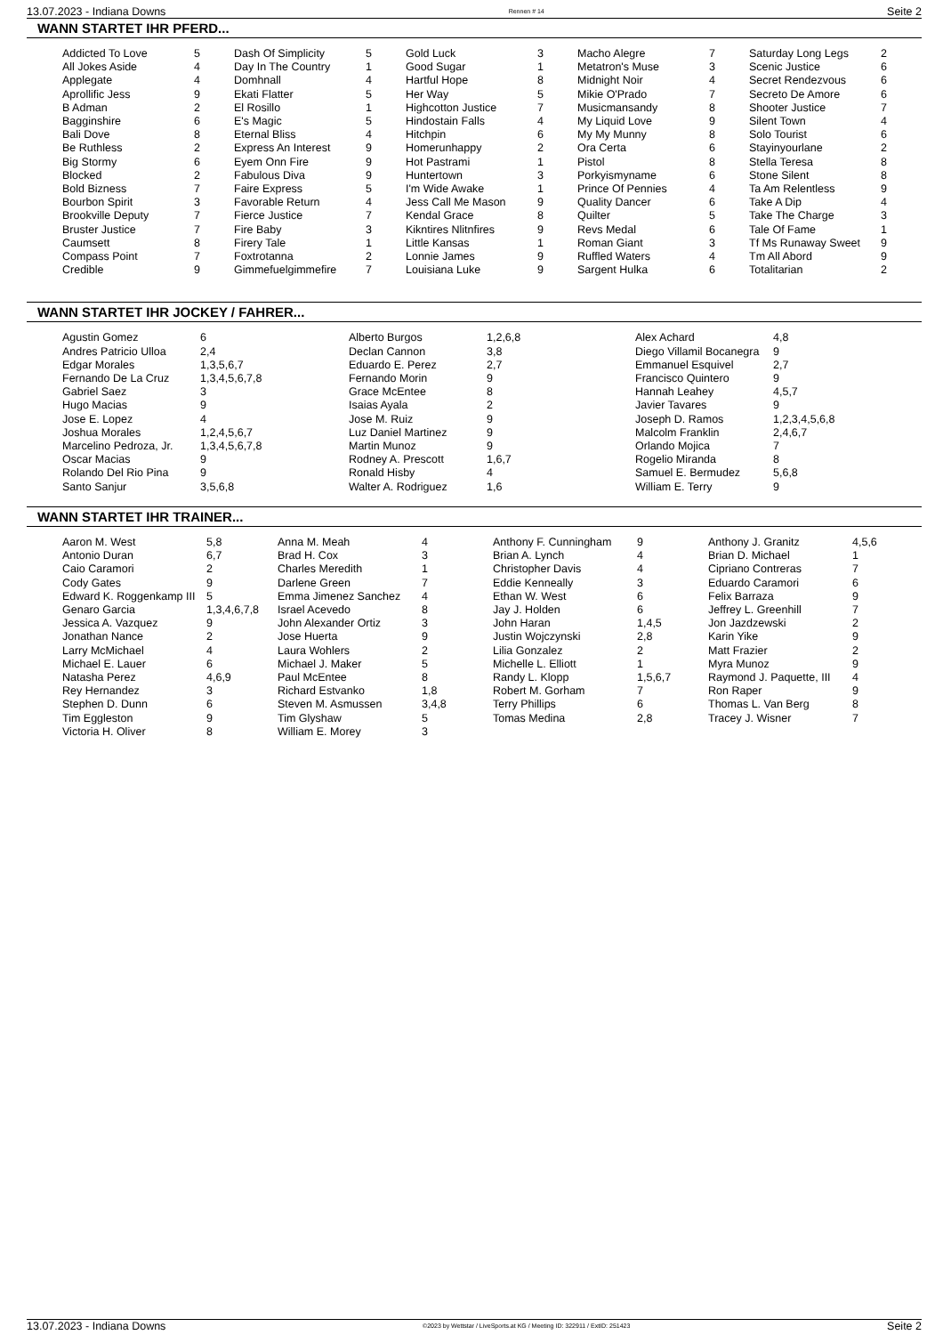13.07.2023 - Indiana Downs Rennen # 14 Seite 2
WANN STARTET IHR PFERD...
| Addicted To Love | 5 | Dash Of Simplicity | 5 | Gold Luck | 3 | Macho Alegre | 7 | Saturday Long Legs | 2 |
| All Jokes Aside | 4 | Day In The Country | 1 | Good Sugar | 1 | Metatron's Muse | 3 | Scenic Justice | 6 |
| Applegate | 4 | Domhnall | 4 | Hartful Hope | 8 | Midnight Noir | 4 | Secret Rendezvous | 6 |
| Aprollific Jess | 9 | Ekati Flatter | 5 | Her Way | 5 | Mikie O'Prado | 7 | Secreto De Amore | 6 |
| B Adman | 2 | El Rosillo | 1 | Highcotton Justice | 7 | Musicmansandy | 8 | Shooter Justice | 7 |
| Bagginshire | 6 | E's Magic | 5 | Hindostain Falls | 4 | My Liquid Love | 9 | Silent Town | 4 |
| Bali Dove | 8 | Eternal Bliss | 4 | Hitchpin | 6 | My My Munny | 8 | Solo Tourist | 6 |
| Be Ruthless | 2 | Express An Interest | 9 | Homerunhappy | 2 | Ora Certa | 6 | Stayinyourlane | 2 |
| Big Stormy | 6 | Eyem Onn Fire | 9 | Hot Pastrami | 1 | Pistol | 8 | Stella Teresa | 8 |
| Blocked | 2 | Fabulous Diva | 9 | Huntertown | 3 | Porkyismyname | 6 | Stone Silent | 8 |
| Bold Bizness | 7 | Faire Express | 5 | I'm Wide Awake | 1 | Prince Of Pennies | 4 | Ta Am Relentless | 9 |
| Bourbon Spirit | 3 | Favorable Return | 4 | Jess Call Me Mason | 9 | Quality Dancer | 6 | Take A Dip | 4 |
| Brookville Deputy | 7 | Fierce Justice | 7 | Kendal Grace | 8 | Quilter | 5 | Take The Charge | 3 |
| Bruster Justice | 7 | Fire Baby | 3 | Kikntires Nlitnfires | 9 | Revs Medal | 6 | Tale Of Fame | 1 |
| Caumsett | 8 | Firery Tale | 1 | Little Kansas | 1 | Roman Giant | 3 | Tf Ms Runaway Sweet | 9 |
| Compass Point | 7 | Foxtrotanna | 2 | Lonnie James | 9 | Ruffled Waters | 4 | Tm All Abord | 9 |
| Credible | 9 | Gimmefuelgimmefire | 7 | Louisiana Luke | 9 | Sargent Hulka | 6 | Totalitarian | 2 |
WANN STARTET IHR JOCKEY / FAHRER...
| Agustin Gomez | 6 | Alberto Burgos | 1,2,6,8 | Alex Achard | 4,8 |
| Andres Patricio Ulloa | 2,4 | Declan Cannon | 3,8 | Diego Villamil Bocanegra | 9 |
| Edgar Morales | 1,3,5,6,7 | Eduardo E. Perez | 2,7 | Emmanuel Esquivel | 2,7 |
| Fernando De La Cruz | 1,3,4,5,6,7,8 | Fernando Morin | 9 | Francisco Quintero | 9 |
| Gabriel Saez | 3 | Grace McEntee | 8 | Hannah Leahey | 4,5,7 |
| Hugo Macias | 9 | Isaias Ayala | 2 | Javier Tavares | 9 |
| Jose E. Lopez | 4 | Jose M. Ruiz | 9 | Joseph D. Ramos | 1,2,3,4,5,6,8 |
| Joshua Morales | 1,2,4,5,6,7 | Luz Daniel Martinez | 9 | Malcolm Franklin | 2,4,6,7 |
| Marcelino Pedroza, Jr. | 1,3,4,5,6,7,8 | Martin Munoz | 9 | Orlando Mojica | 7 |
| Oscar Macias | 9 | Rodney A. Prescott | 1,6,7 | Rogelio Miranda | 8 |
| Rolando Del Rio Pina | 9 | Ronald Hisby | 4 | Samuel E. Bermudez | 5,6,8 |
| Santo Sanjur | 3,5,6,8 | Walter A. Rodriguez | 1,6 | William E. Terry | 9 |
WANN STARTET IHR TRAINER...
| Aaron M. West | 5,8 | Anna M. Meah | 4 | Anthony F. Cunningham | 9 | Anthony J. Granitz | 4,5,6 |
| Antonio Duran | 6,7 | Brad H. Cox | 3 | Brian A. Lynch | 4 | Brian D. Michael | 1 |
| Caio Caramori | 2 | Charles Meredith | 1 | Christopher Davis | 4 | Cipriano Contreras | 7 |
| Cody Gates | 9 | Darlene Green | 7 | Eddie Kenneally | 3 | Eduardo Caramori | 6 |
| Edward K. Roggenkamp III | 5 | Emma Jimenez Sanchez | 4 | Ethan W. West | 6 | Felix Barraza | 9 |
| Genaro Garcia | 1,3,4,6,7,8 | Israel Acevedo | 8 | Jay J. Holden | 6 | Jeffrey L. Greenhill | 7 |
| Jessica A. Vazquez | 9 | John Alexander Ortiz | 3 | John Haran | 1,4,5 | Jon Jazdzewski | 2 |
| Jonathan Nance | 2 | Jose Huerta | 9 | Justin Wojczynski | 2,8 | Karin Yike | 9 |
| Larry McMichael | 4 | Laura Wohlers | 2 | Lilia Gonzalez | 2 | Matt Frazier | 2 |
| Michael E. Lauer | 6 | Michael J. Maker | 5 | Michelle L. Elliott | 1 | Myra Munoz | 9 |
| Natasha Perez | 4,6,9 | Paul McEntee | 8 | Randy L. Klopp | 1,5,6,7 | Raymond J. Paquette, III | 4 |
| Rey Hernandez | 3 | Richard Estvanko | 1,8 | Robert M. Gorham | 7 | Ron Raper | 9 |
| Stephen D. Dunn | 6 | Steven M. Asmussen | 3,4,8 | Terry Phillips | 6 | Thomas L. Van Berg | 8 |
| Tim Eggleston | 9 | Tim Glyshaw | 5 | Tomas Medina | 2,8 | Tracey J. Wisner | 7 |
| Victoria H. Oliver | 8 | William E. Morey | 3 | | | | |
13.07.2023 - Indiana Downs ©2023 by Wettstar / LiveSports.at KG / Meeting ID: 322911 / ExtID: 251423 Seite 2